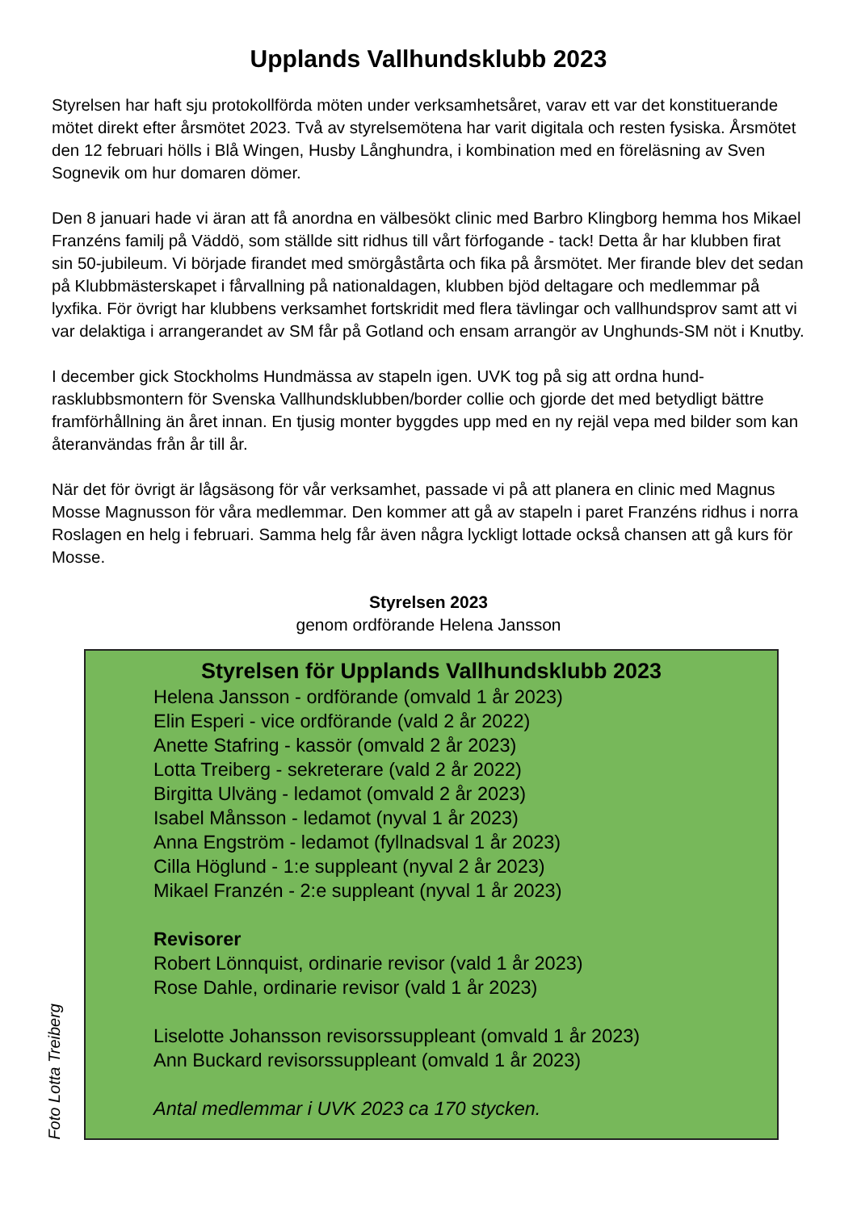Upplands Vallhundsklubb 2023
Styrelsen har haft sju protokollförda möten under verksamhetsåret, varav ett var det konstituerande mötet direkt efter årsmötet 2023. Två av styrelsemötena har varit digitala och resten fysiska. Årsmötet den 12 februari hölls i Blå Wingen, Husby Långhundra, i kombination med en föreläsning av Sven Sognevik om hur domaren dömer.
Den 8 januari hade vi äran att få anordna en välbesökt clinic med Barbro Klingborg hemma hos Mikael Franzéns familj på Väddö, som ställde sitt ridhus till vårt förfogande - tack! Detta år har klubben firat sin 50-jubileum. Vi började firandet med smörgåstårta och fika på årsmötet. Mer firande blev det sedan på Klubbmästerskapet i fårvallning på nationaldagen, klubben bjöd deltagare och medlemmar på lyxfika. För övrigt har klubbens verksamhet fortskridit med flera tävlingar och vallhundsprov samt att vi var delaktiga i arrangerandet av SM får på Gotland och ensam arrangör av Unghunds-SM nöt i Knutby.
I december gick Stockholms Hundmässa av stapeln igen. UVK tog på sig att ordna hund-rasklubbsmontern för Svenska Vallhundsklubben/border collie och gjorde det med betydligt bättre framförhållning än året innan. En tjusig monter byggdes upp med en ny rejäl vepa med bilder som kan återanvändas från år till år.
När det för övrigt är lågsäsong för vår verksamhet, passade vi på att planera en clinic med Magnus Mosse Magnusson för våra medlemmar. Den kommer att gå av stapeln i paret Franzéns ridhus i norra Roslagen en helg i februari. Samma helg får även några lyckligt lottade också chansen att gå kurs för Mosse.
Styrelsen 2023
genom ordförande Helena Jansson
Foto Lotta Treiberg
Styrelsen för Upplands Vallhundsklubb 2023
Helena Jansson - ordförande (omvald 1 år 2023)
Elin Esperi - vice ordförande (vald 2 år 2022)
Anette Stafring - kassör (omvald 2 år 2023)
Lotta Treiberg - sekreterare (vald 2 år 2022)
Birgitta Ulväng - ledamot (omvald 2 år 2023)
Isabel Månsson - ledamot (nyval 1 år 2023)
Anna Engström - ledamot (fyllnadsval 1 år 2023)
Cilla Höglund - 1:e suppleant (nyval 2 år 2023)
Mikael Franzén - 2:e suppleant (nyval 1 år 2023)
Revisorer
Robert Lönnquist, ordinarie revisor (vald 1 år 2023)
Rose Dahle, ordinarie revisor (vald 1 år 2023)
Liselotte Johansson revisorssuppleant (omvald 1 år 2023)
Ann Buckard revisorssuppleant (omvald 1 år 2023)
Antal medlemmar i UVK 2023 ca 170 stycken.